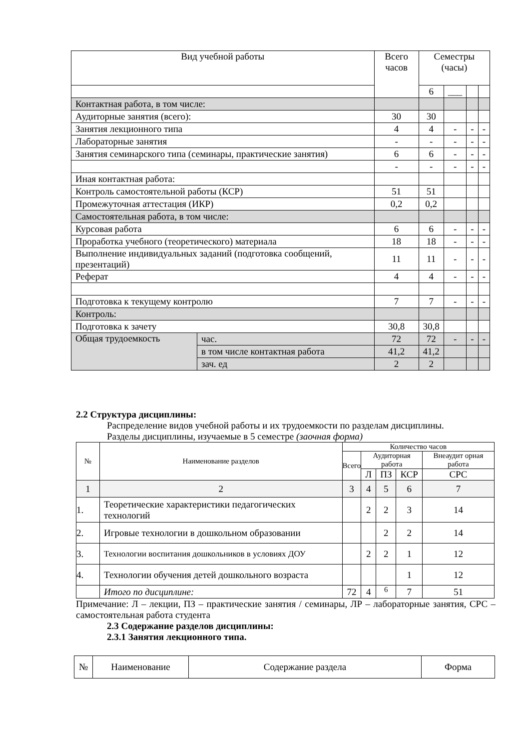| Вид учебной работы | | Всего часов | Семестры (часы) | | | |
| | | | 6 | ___ | | |
| Контактная работа, в том числе: | | | | | | |
| Аудиторные занятия (всего): | | 30 | 30 | | | |
| Занятия лекционного типа | | 4 | 4 | - | - | - |
| Лабораторные занятия | | - | - | - | - | - |
| Занятия семинарского типа (семинары, практические занятия) | | 6 | 6 | - | - | - |
| | | - | - | - | - | - |
| Иная контактная работа: | | | | | | |
| Контроль самостоятельной работы (КСР) | | 51 | 51 | | | |
| Промежуточная аттестация (ИКР) | | 0,2 | 0,2 | | | |
| Самостоятельная работа, в том числе: | | | | | | |
| Курсовая работа | | 6 | 6 | - | - | - |
| Проработка учебного (теоретического) материала | | 18 | 18 | - | - | - |
| Выполнение индивидуальных заданий (подготовка сообщений, презентаций) | | 11 | 11 | - | - | - |
| Реферат | | 4 | 4 | - | - | - |
| Подготовка к текущему контролю | | 7 | 7 | - | - | - |
| Контроль: | | | | | | |
| Подготовка к зачету | | 30,8 | 30,8 | | | |
| Общая трудоемкость | час. | 72 | 72 | - | - | - |
| | в том числе контактная работа | 41,2 | 41,2 | | | |
| | зач. ед | 2 | 2 | | | |
2.2 Структура дисциплины:
Распределение видов учебной работы и их трудоемкости по разделам дисциплины.
Разделы дисциплины, изучаемые в 5 семестре (заочная форма)
| № | Наименование разделов | Количество часов | | | | |
| | | Всего | Аудиторная работа | | | Внеаудит орная работа |
| | | | Л | ПЗ | КСР | СРС |
| 1 | 2 | 3 | 4 | 5 | 6 | 7 |
| 1. | Теоретические характеристики педагогических технологий | | 2 | 2 | 3 | 14 |
| 2. | Игровые технологии в дошкольном образовании | | | 2 | 2 | 14 |
| 3. | Технологии воспитания дошкольников в условиях ДОУ | | 2 | 2 | 1 | 12 |
| 4. | Технологии обучения детей дошкольного возраста | | | | 1 | 12 |
| | Итого по дисциплине: | 72 | 4 | <sup>6</sup> | 7 | 51 |
Примечание: Л – лекции, ПЗ – практические занятия / семинары, ЛР – лабораторные занятия, СРС – самостоятельная работа студента
2.3 Содержание разделов дисциплины:
2.3.1 Занятия лекционного типа.
| № | Наименование | Содержание раздела | Форма |